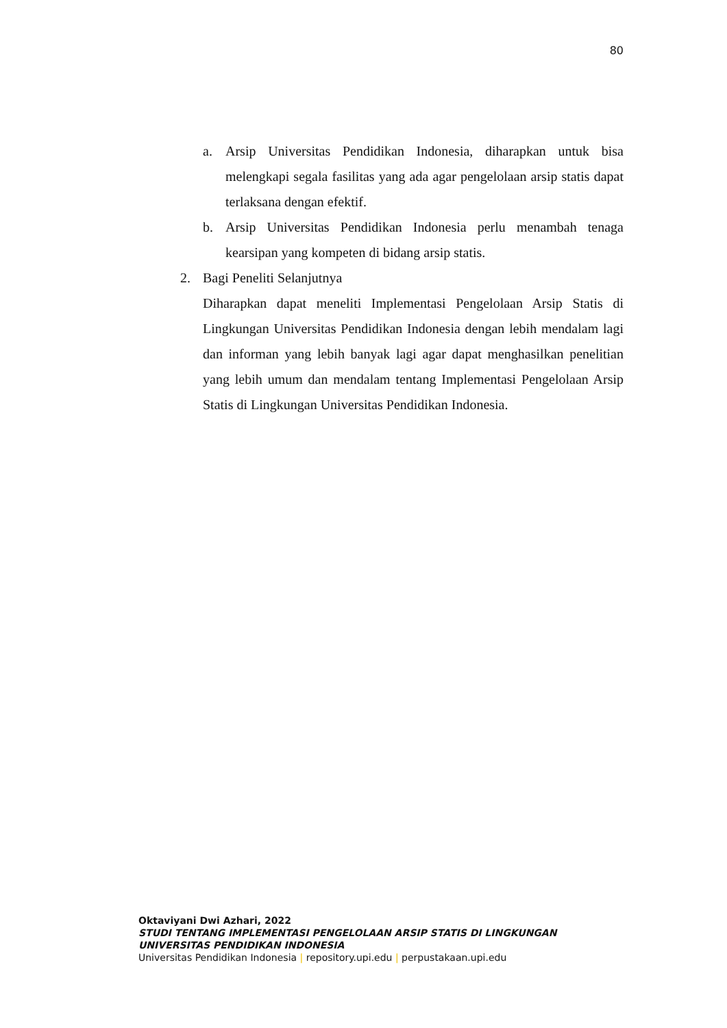80
a. Arsip Universitas Pendidikan Indonesia, diharapkan untuk bisa melengkapi segala fasilitas yang ada agar pengelolaan arsip statis dapat terlaksana dengan efektif.
b. Arsip Universitas Pendidikan Indonesia perlu menambah tenaga kearsipan yang kompeten di bidang arsip statis.
2. Bagi Peneliti Selanjutnya
Diharapkan dapat meneliti Implementasi Pengelolaan Arsip Statis di Lingkungan Universitas Pendidikan Indonesia dengan lebih mendalam lagi dan informan yang lebih banyak lagi agar dapat menghasilkan penelitian yang lebih umum dan mendalam tentang Implementasi Pengelolaan Arsip Statis di Lingkungan Universitas Pendidikan Indonesia.
Oktaviyani Dwi Azhari, 2022
STUDI TENTANG IMPLEMENTASI PENGELOLAAN ARSIP STATIS DI LINGKUNGAN UNIVERSITAS PENDIDIKAN INDONESIA
Universitas Pendidikan Indonesia | repository.upi.edu | perpustakaan.upi.edu